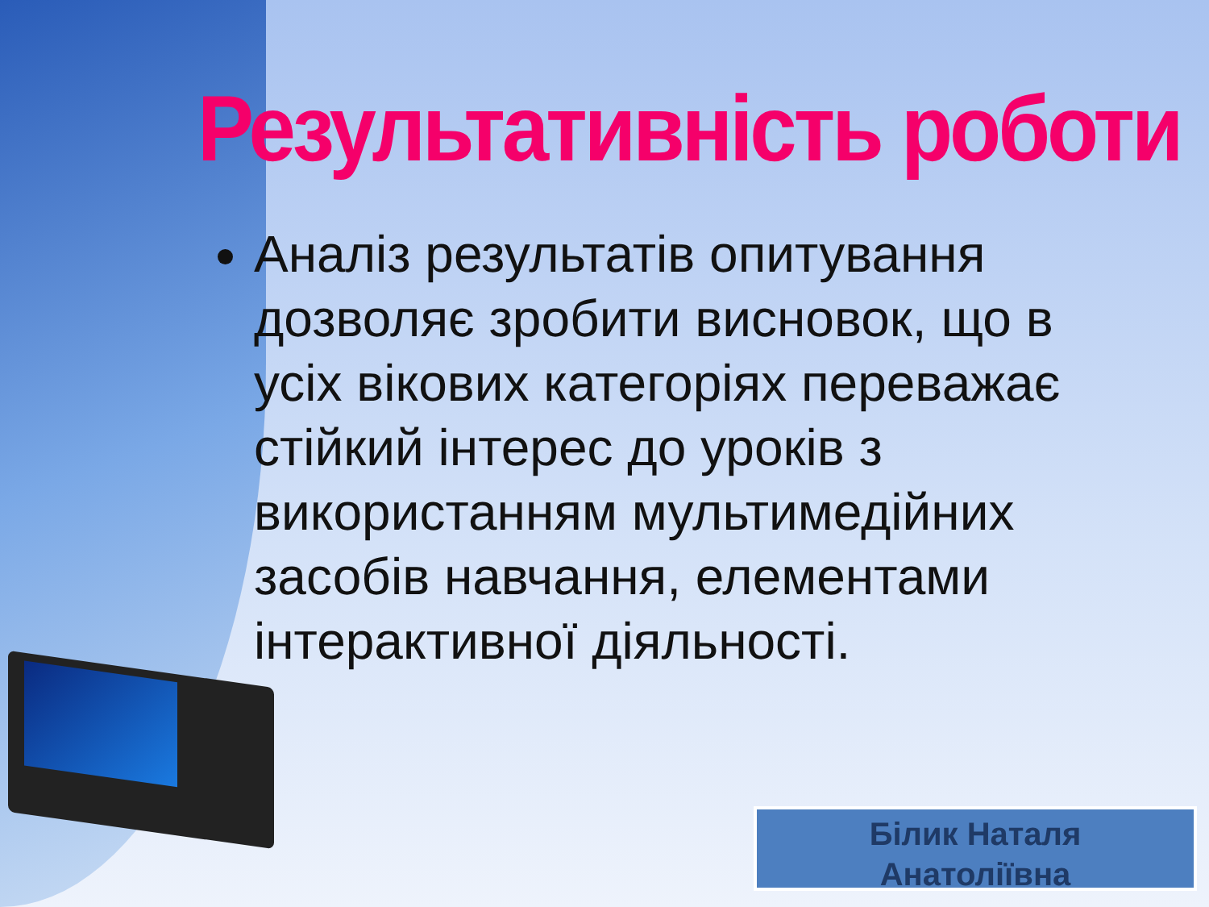Результативність роботи
Аналіз результатів опитування дозволяє зробити висновок, що в усіх вікових категоріях переважає стійкий інтерес до уроків з використанням мультимедійних засобів навчання, елементами інтерактивної діяльності.
Білик Наталя
Анатоліївна